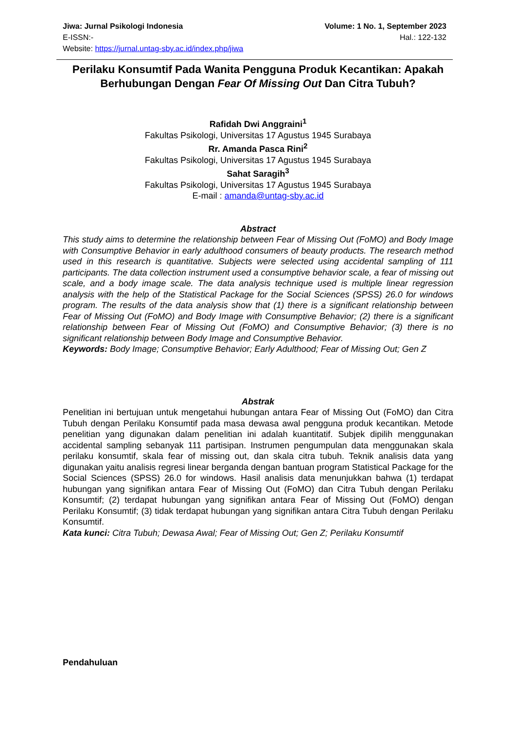Jiwa: Jurnal Psikologi Indonesia Volume: 1 No. 1, September 2023
E-ISSN:- Hal.: 122-132
Website: https://jurnal.untag-sby.ac.id/index.php/jiwa
Perilaku Konsumtif Pada Wanita Pengguna Produk Kecantikan: Apakah Berhubungan Dengan Fear Of Missing Out Dan Citra Tubuh?
Rafidah Dwi Anggraini<sup>1</sup>
Fakultas Psikologi, Universitas 17 Agustus 1945 Surabaya
Rr. Amanda Pasca Rini<sup>2</sup>
Fakultas Psikologi, Universitas 17 Agustus 1945 Surabaya
Sahat Saragih<sup>3</sup>
Fakultas Psikologi, Universitas 17 Agustus 1945 Surabaya
E-mail : amanda@untag-sby.ac.id
Abstract
This study aims to determine the relationship between Fear of Missing Out (FoMO) and Body Image with Consumptive Behavior in early adulthood consumers of beauty products. The research method used in this research is quantitative. Subjects were selected using accidental sampling of 111 participants. The data collection instrument used a consumptive behavior scale, a fear of missing out scale, and a body image scale. The data analysis technique used is multiple linear regression analysis with the help of the Statistical Package for the Social Sciences (SPSS) 26.0 for windows program. The results of the data analysis show that (1) there is a significant relationship between Fear of Missing Out (FoMO) and Body Image with Consumptive Behavior; (2) there is a significant relationship between Fear of Missing Out (FoMO) and Consumptive Behavior; (3) there is no significant relationship between Body Image and Consumptive Behavior.
Keywords: Body Image; Consumptive Behavior; Early Adulthood; Fear of Missing Out; Gen Z
Abstrak
Penelitian ini bertujuan untuk mengetahui hubungan antara Fear of Missing Out (FoMO) dan Citra Tubuh dengan Perilaku Konsumtif pada masa dewasa awal pengguna produk kecantikan. Metode penelitian yang digunakan dalam penelitian ini adalah kuantitatif. Subjek dipilih menggunakan accidental sampling sebanyak 111 partisipan. Instrumen pengumpulan data menggunakan skala perilaku konsumtif, skala fear of missing out, dan skala citra tubuh. Teknik analisis data yang digunakan yaitu analisis regresi linear berganda dengan bantuan program Statistical Package for the Social Sciences (SPSS) 26.0 for windows. Hasil analisis data menunjukkan bahwa (1) terdapat hubungan yang signifikan antara Fear of Missing Out (FoMO) dan Citra Tubuh dengan Perilaku Konsumtif; (2) terdapat hubungan yang signifikan antara Fear of Missing Out (FoMO) dengan Perilaku Konsumtif; (3) tidak terdapat hubungan yang signifikan antara Citra Tubuh dengan Perilaku Konsumtif.
Kata kunci: Citra Tubuh; Dewasa Awal; Fear of Missing Out; Gen Z; Perilaku Konsumtif
Pendahuluan